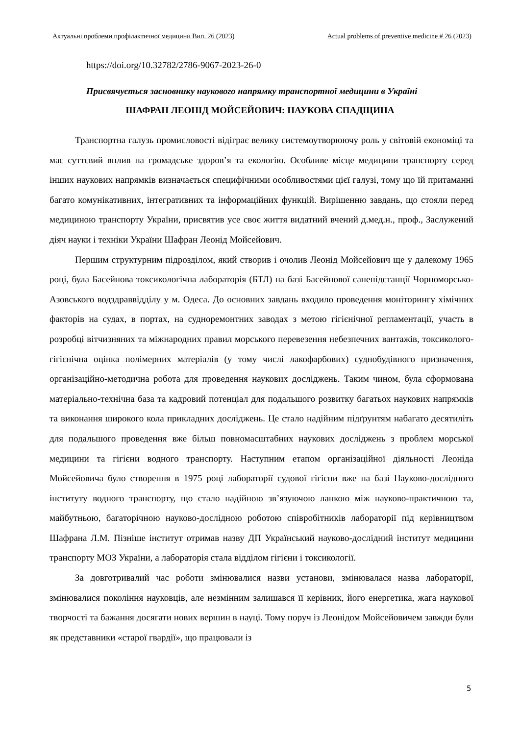Актуальні проблеми профілактичної медицини Вип. 26 (2023) Actual problems of preventive medicine # 26 (2023)
https://doi.org/10.32782/2786-9067-2023-26-0
Присвячується засновнику наукового напрямку транспортної медицини в Україні
ШАФРАН ЛЕОНІД МОЙСЕЙОВИЧ: НАУКОВА СПАДЩИНА
Транспортна галузь промисловості відіграє велику системоутворюючу роль у світовій економіці та має суттєвий вплив на громадське здоров’я та екологію. Особливе місце медицини транспорту серед інших наукових напрямків визначається специфічними особливостями цієї галузі, тому що їй притаманні багато комунікативних, інтегративних та інформаційних функцій. Вирішенню завдань, що стояли перед медициною транспорту України, присвятив усе своє життя видатний вчений д.мед.н., проф., Заслужений діяч науки і техніки України Шафран Леонід Мойсейович.
Першим структурним підрозділом, який створив і очолив Леонід Мойсейович ще у далекому 1965 році, була Басейнова токсикологічна лабораторія (БТЛ) на базі Басейнової санепідстанції Чорноморсько-Азовського водздраввідділу у м. Одеса. До основних завдань входило проведення моніторингу хімічних факторів на судах, в портах, на судноремонтних заводах з метою гігієнічної регламентації, участь в розробці вітчизняних та міжнародних правил морського перевезення небезпечних вантажів, токсиколого-гігієнічна оцінка полімерних матеріалів (у тому числі лакофарбових) суднобудівного призначення, організаційно-методична робота для проведення наукових досліджень. Таким чином, була сформована матеріально-технічна база та кадровий потенціал для подальшого розвитку багатьох наукових напрямків та виконання широкого кола прикладних досліджень. Це стало надійним підґрунтям набагато десятиліть для подальшого проведення вже більш повномасштабних наукових досліджень з проблем морської медицини та гігієни водного транспорту. Наступним етапом організаційної діяльності Леоніда Мойсейовича було створення в 1975 році лабораторії судової гігієни вже на базі Науково-дослідного інституту водного транспорту, що стало надійною зв’язуючою ланкою між науково-практичною та, майбутньою, багаторічною науково-дослідною роботою співробітників лабораторії під керівництвом Шафрана Л.М. Пізніше інститут отримав назву ДП Український науково-дослідний інститут медицини транспорту МОЗ України, а лабораторія стала відділом гігієни і токсикології.
За довготривалий час роботи змінювалися назви установи, змінювалася назва лабораторії, змінювалися покоління науковців, але незмінним залишався її керівник, його енергетика, жага наукової творчості та бажання досягати нових вершин в науці. Тому поруч із Леонідом Мойсейовичем завжди були як представники «старої гвардії», що працювали із
5